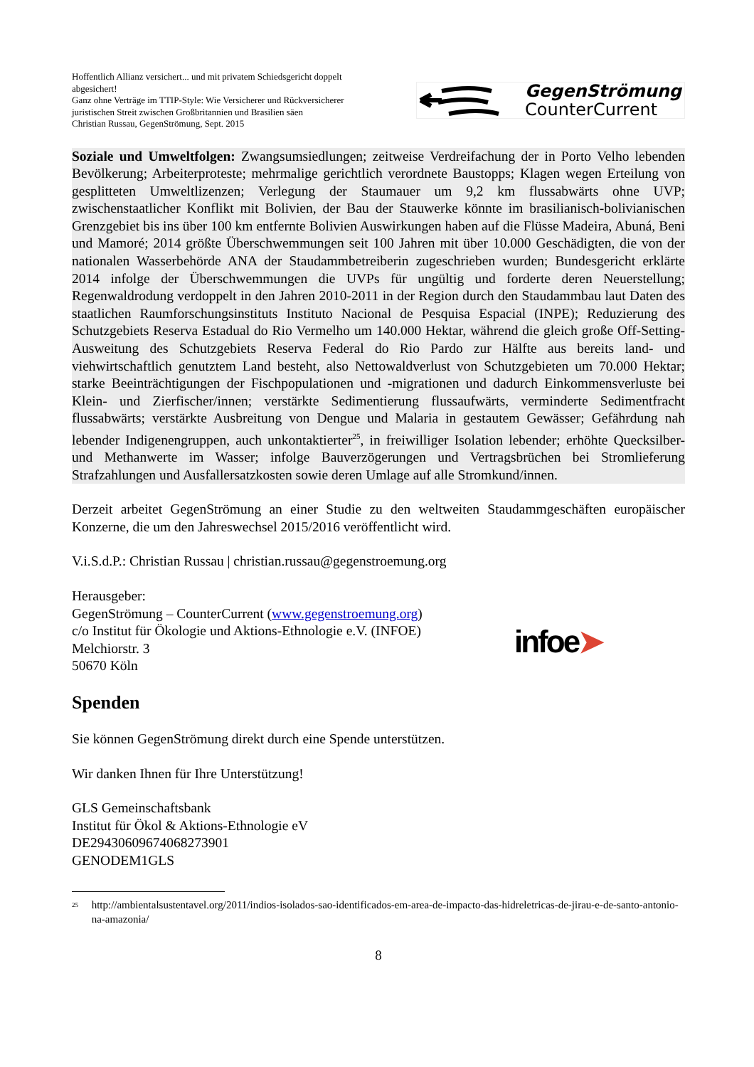Hoffentlich Allianz versichert... und mit privatem Schiedsgericht doppelt abgesichert!
Ganz ohne Verträge im TTIP-Style: Wie Versicherer und Rückversicherer juristischen Streit zwischen Großbritannien und Brasilien säen
Christian Russau, GegenStrömung, Sept. 2015
GegenStrömung
CounterCurrent
Soziale und Umweltfolgen: Zwangsumsiedlungen; zeitweise Verdreifachung der in Porto Velho lebenden Bevölkerung; Arbeiterproteste; mehrmalige gerichtlich verordnete Baustopps; Klagen wegen Erteilung von gesplitteten Umweltlizenzen; Verlegung der Staumauer um 9,2 km flussabwärts ohne UVP; zwischenstaatlicher Konflikt mit Bolivien, der Bau der Stauwerke könnte im brasilianisch-bolivianischen Grenzgebiet bis ins über 100 km entfernte Bolivien Auswirkungen haben auf die Flüsse Madeira, Abuná, Beni und Mamoré; 2014 größte Überschwemmungen seit 100 Jahren mit über 10.000 Geschädigten, die von der nationalen Wasserbehörde ANA der Staudammbetreiberin zugeschrieben wurden; Bundesgericht erklärte 2014 infolge der Überschwemmungen die UVPs für ungültig und forderte deren Neuerstellung; Regenwaldrodung verdoppelt in den Jahren 2010-2011 in der Region durch den Staudammbau laut Daten des staatlichen Raumforschungsinstituts Instituto Nacional de Pesquisa Espacial (INPE); Reduzierung des Schutzgebiets Reserva Estadual do Rio Vermelho um 140.000 Hektar, während die gleich große Off-Setting-Ausweitung des Schutzgebiets Reserva Federal do Rio Pardo zur Hälfte aus bereits land- und viehwirtschaftlich genutztem Land besteht, also Nettowaldverlust von Schutzgebieten um 70.000 Hektar; starke Beeinträchtigungen der Fischpopulationen und -migrationen und dadurch Einkommensverluste bei Klein- und Zierfischer/innen; verstärkte Sedimentierung flussaufwärts, verminderte Sedimentfracht flussabwärts; verstärkte Ausbreitung von Dengue und Malaria in gestautem Gewässer; Gefährdung nah lebender Indigenengruppen, auch unkontaktierter<sup>25</sup>, in freiwilliger Isolation lebender; erhöhte Quecksilber- und Methanwerte im Wasser; infolge Bauverzögerungen und Vertragsbrüchen bei Stromlieferung Strafzahlungen und Ausfallersatzkosten sowie deren Umlage auf alle Stromkund/innen.
Derzeit arbeitet GegenStrömung an einer Studie zu den weltweiten Staudammgeschäften europäischer Konzerne, die um den Jahreswechsel 2015/2016 veröffentlicht wird.
V.i.S.d.P.: Christian Russau | christian.russau@gegenstroemung.org
Herausgeber:
GegenStrömung – CounterCurrent (www.gegenstroemung.org)
c/o Institut für Ökologie und Aktions-Ethnologie e.V. (INFOE)
Melchiorstr. 3
50670 Köln
infoe➤
Spenden
Sie können GegenStrömung direkt durch eine Spende unterstützen.
Wir danken Ihnen für Ihre Unterstützung!
GLS Gemeinschaftsbank
Institut für Ökol & Aktions-Ethnologie eV
DE29430609674068273901
GENODEM1GLS
<sup>25</sup> http://ambientalsustentavel.org/2011/indios-isolados-sao-identificados-em-area-de-impacto-das-hidreletricas-de-jirau-e-de-santo-antonio-na-amazonia/
8